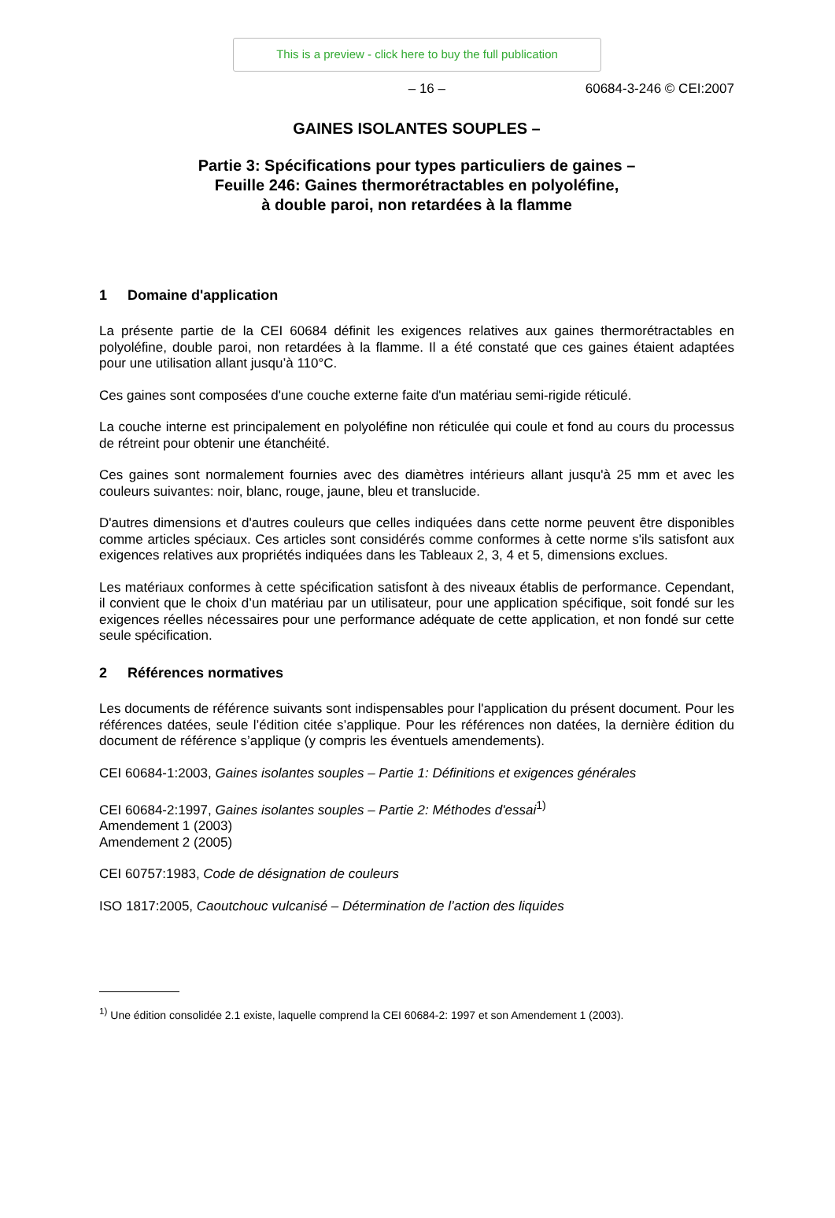This is a preview - click here to buy the full publication
– 16 – 60684-3-246 © CEI:2007
GAINES ISOLANTES SOUPLES –
Partie 3: Spécifications pour types particuliers de gaines –
Feuille 246: Gaines thermorétractables en polyoléfine,
à double paroi, non retardées à la flamme
1 Domaine d'application
La présente partie de la CEI 60684 définit les exigences relatives aux gaines thermorétractables en polyoléfine, double paroi, non retardées à la flamme. Il a été constaté que ces gaines étaient adaptées pour une utilisation allant jusqu’à 110°C.
Ces gaines sont composées d'une couche externe faite d'un matériau semi-rigide réticulé.
La couche interne est principalement en polyoléfine non réticulée qui coule et fond au cours du processus de rétreint pour obtenir une étanchéité.
Ces gaines sont normalement fournies avec des diamètres intérieurs allant jusqu'à 25 mm et avec les couleurs suivantes: noir, blanc, rouge, jaune, bleu et translucide.
D'autres dimensions et d'autres couleurs que celles indiquées dans cette norme peuvent être disponibles comme articles spéciaux. Ces articles sont considérés comme conformes à cette norme s'ils satisfont aux exigences relatives aux propriétés indiquées dans les Tableaux 2, 3, 4 et 5, dimensions exclues.
Les matériaux conformes à cette spécification satisfont à des niveaux établis de performance. Cependant, il convient que le choix d’un matériau par un utilisateur, pour une application spécifique, soit fondé sur les exigences réelles nécessaires pour une performance adéquate de cette application, et non fondé sur cette seule spécification.
2 Références normatives
Les documents de référence suivants sont indispensables pour l'application du présent document. Pour les références datées, seule l’édition citée s’applique. Pour les références non datées, la dernière édition du document de référence s’applique (y compris les éventuels amendements).
CEI 60684-1:2003, Gaines isolantes souples – Partie 1: Définitions et exigences générales
CEI 60684-2:1997, Gaines isolantes souples – Partie 2: Méthodes d'essai<sup>1)</sup>
Amendement 1 (2003)
Amendement 2 (2005)
CEI 60757:1983, Code de désignation de couleurs
ISO 1817:2005, Caoutchouc vulcanisé – Détermination de l’action des liquides
<sup>1)</sup> Une édition consolidée 2.1 existe, laquelle comprend la CEI 60684-2: 1997 et son Amendement 1 (2003).